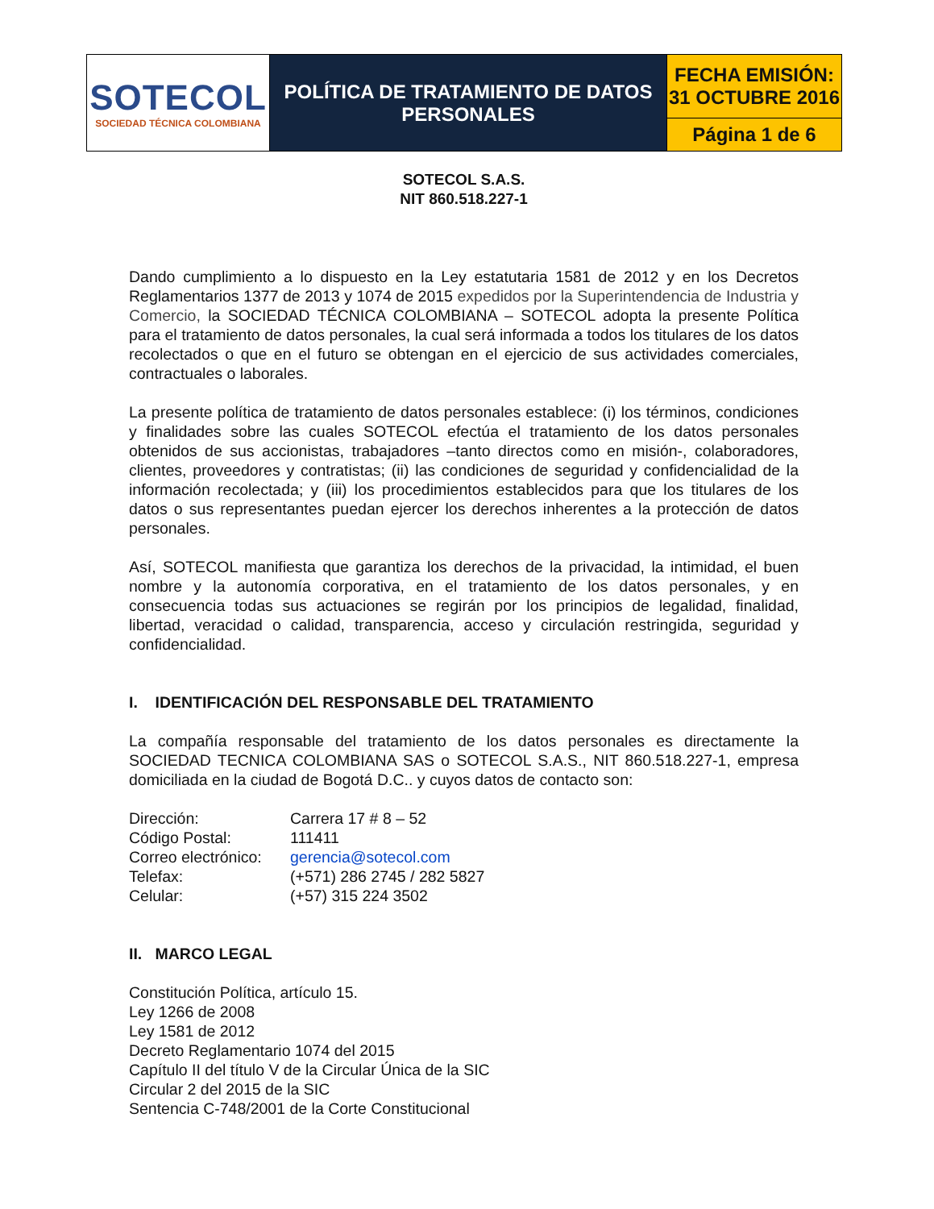| SOTECOL SOCIEDAD TÉCNICA COLOMBIANA | POLÍTICA DE TRATAMIENTO DE DATOS PERSONALES | FECHA EMISIÓN: 31 OCTUBRE 2016 |
| | | Página 1 de 6 |
SOTECOL S.A.S.
NIT 860.518.227-1
Dando cumplimiento a lo dispuesto en la Ley estatutaria 1581 de 2012 y en los Decretos Reglamentarios 1377 de 2013 y 1074 de 2015 expedidos por la Superintendencia de Industria y Comercio, la SOCIEDAD TÉCNICA COLOMBIANA – SOTECOL adopta la presente Política para el tratamiento de datos personales, la cual será informada a todos los titulares de los datos recolectados o que en el futuro se obtengan en el ejercicio de sus actividades comerciales, contractuales o laborales.
La presente política de tratamiento de datos personales establece: (i) los términos, condiciones y finalidades sobre las cuales SOTECOL efectúa el tratamiento de los datos personales obtenidos de sus accionistas, trabajadores –tanto directos como en misión-, colaboradores, clientes, proveedores y contratistas; (ii) las condiciones de seguridad y confidencialidad de la información recolectada; y (iii) los procedimientos establecidos para que los titulares de los datos o sus representantes puedan ejercer los derechos inherentes a la protección de datos personales.
Así, SOTECOL manifiesta que garantiza los derechos de la privacidad, la intimidad, el buen nombre y la autonomía corporativa, en el tratamiento de los datos personales, y en consecuencia todas sus actuaciones se regirán por los principios de legalidad, finalidad, libertad, veracidad o calidad, transparencia, acceso y circulación restringida, seguridad y confidencialidad.
I. IDENTIFICACIÓN DEL RESPONSABLE DEL TRATAMIENTO
La compañía responsable del tratamiento de los datos personales es directamente la SOCIEDAD TECNICA COLOMBIANA SAS o SOTECOL S.A.S., NIT 860.518.227-1, empresa domiciliada en la ciudad de Bogotá D.C.. y cuyos datos de contacto son:
| Dirección: | Carrera 17 # 8 – 52 |
| Código Postal: | 111411 |
| Correo electrónico: | gerencia@sotecol.com |
| Telefax: | (+571) 286 2745 / 282 5827 |
| Celular: | (+57) 315 224 3502 |
II. MARCO LEGAL
Constitución Política, artículo 15.
Ley 1266 de 2008
Ley 1581 de 2012
Decreto Reglamentario 1074 del 2015
Capítulo II del título V de la Circular Única de la SIC
Circular 2 del 2015 de la SIC
Sentencia C-748/2001 de la Corte Constitucional